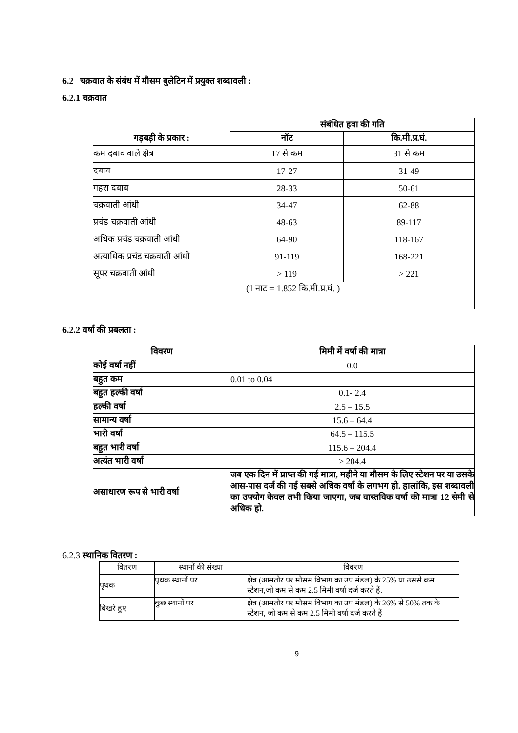6.2 चक्रवात के संबंध में मौसम बुलेटिन में प्रयुक्त शब्दावली :
6.2.1 चक्रवात
| गड़बड़ी के प्रकार : | संबंधित हवा की गति | |
| --- | --- | --- |
| | नॉट | कि.मी.प्र.घं. |
| कम दबाव वाले क्षेत्र | 17 से कम | 31 से कम |
| दबाव | 17-27 | 31-49 |
| गहरा दबाब | 28-33 | 50-61 |
| चक्रवाती आंधी | 34-47 | 62-88 |
| प्रचंड चक्रवाती आंधी | 48-63 | 89-117 |
| अधिक प्रचंड चक्रवाती आंधी | 64-90 | 118-167 |
| अत्याधिक प्रचंड चक्रवाती आंधी | 91-119 | 168-221 |
| सूपर चक्रवाती आंधी | > 119 | > 221 |
| | (1 नाट = 1.852 कि.मी.प्र.घं. ) | |
6.2.2 वर्षा की प्रबलता :
| विवरण | मिमी में वर्षा की मात्रा |
| --- | --- |
| कोई वर्षा नहीं | 0.0 |
| बहुत कम | 0.01 to 0.04 |
| बहुत हल्की वर्षा | 0.1- 2.4 |
| हल्की वर्षा | 2.5 – 15.5 |
| सामान्य वर्षा | 15.6 – 64.4 |
| भारी वर्षा | 64.5 – 115.5 |
| बहुत भारी वर्षा | 115.6 – 204.4 |
| अत्यंत भारी वर्षा | > 204.4 |
| असाधारण रूप से भारी वर्षा | जब एक दिन में प्राप्त की गई मात्रा, महीने या मौसम के लिए स्टेशन पर या उसके आस-पास दर्ज की गई सबसे अधिक वर्षा के लगभग हो. हालांकि, इस शब्दावली का उपयोग केवल तभी किया जाएगा, जब वास्तविक वर्षा की मात्रा 12 सेमी से अधिक हो. |
6.2.3 स्थानिक वितरण :
| वितरण | स्थानों की संख्या | विवरण |
| पृथक | पृथक स्थानों पर | क्षेत्र (आमतौर पर मौसम विभाग का उप मंडल) के 25% या उससे कम स्टेशन,जो कम से कम 2.5 मिमी वर्षा दर्ज करते हैं. |
| बिखरे हुए | कुछ स्थानों पर | क्षेत्र (आमतौर पर मौसम विभाग का उप मंडल) के 26% से 50% तक के स्टेशन, जो कम से कम 2.5 मिमी वर्षा दर्ज करते हैं |
9